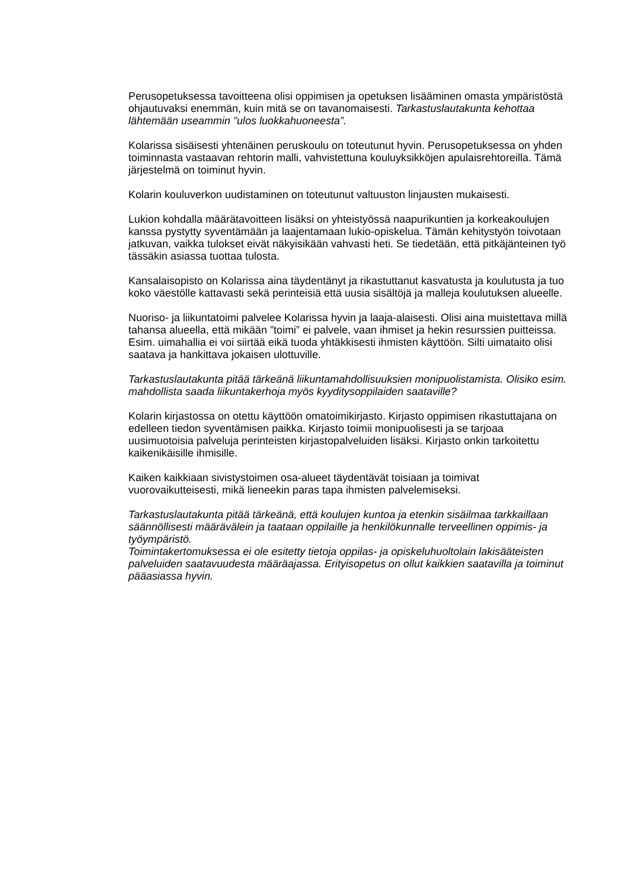Perusopetuksessa tavoitteena olisi oppimisen ja opetuksen lisääminen omasta ympäristöstä ohjautuvaksi enemmän, kuin mitä se on tavanomaisesti. Tarkastuslautakunta kehottaa lähtemään useammin ”ulos luokkahuoneesta”.
Kolarissa sisäisesti yhtenäinen peruskoulu on toteutunut hyvin. Perusopetuksessa on yhden toiminnasta vastaavan rehtorin malli, vahvistettuna kouluyksikköjen apulaisrehtoreilla. Tämä järjestelmä on toiminut hyvin.
Kolarin kouluverkon uudistaminen on toteutunut valtuuston linjausten mukaisesti.
Lukion kohdalla määrätavoitteen lisäksi on yhteistyössä naapurikuntien ja korkeakoulujen kanssa pystytty syventämään ja laajentamaan lukio-opiskelua. Tämän kehitystyön toivotaan jatkuvan, vaikka tulokset eivät näkyisikään vahvasti heti. Se tiedetään, että pitkäjänteinen työ tässäkin asiassa tuottaa tulosta.
Kansalaisopisto on Kolarissa aina täydentänyt ja rikastuttanut kasvatusta ja koulutusta ja tuo koko väestölle kattavasti sekä perinteisiä että uusia sisältöjä ja malleja koulutuksen alueelle.
Nuoriso- ja liikuntatoimi palvelee Kolarissa hyvin ja laaja-alaisesti. Olisi aina muistettava millä tahansa alueella, että mikään ”toimi” ei palvele, vaan ihmiset ja hekin resurssien puitteissa. Esim. uimahallia ei voi siirtää eikä tuoda yhtäkkisesti ihmisten käyttöön. Silti uimataito olisi saatava ja hankittava jokaisen ulottuville.
Tarkastuslautakunta pitää tärkeänä liikuntamahdollisuuksien monipuolistamista. Olisiko esim. mahdollista saada liikuntakerhoja myös kyyditysoppilaiden saataville?
Kolarin kirjastossa on otettu käyttöön omatoimikirjasto. Kirjasto oppimisen rikastuttajana on edelleen tiedon syventämisen paikka. Kirjasto toimii monipuolisesti ja se tarjoaa uusimuotoisia palveluja perinteisten kirjastopalveluiden lisäksi. Kirjasto onkin tarkoitettu kaikenikäisille ihmisille.
Kaiken kaikkiaan sivistystoimen osa-alueet täydentävät toisiaan ja toimivat vuorovaikutteisesti, mikä lieneekin paras tapa ihmisten palvelemiseksi.
Tarkastuslautakunta pitää tärkeänä, että koulujen kuntoa ja etenkin sisäilmaa tarkkaillaan säännöllisesti määrävälein ja taataan oppilaille ja henkilökunnalle terveellinen oppimis- ja työympäristö.
Toimintakertomuksessa ei ole esitetty tietoja oppilas- ja opiskeluhuoltolain lakisääteisten palveluiden saatavuudesta määräajassa. Erityisopetus on ollut kaikkien saatavilla ja toiminut pääasiassa hyvin.